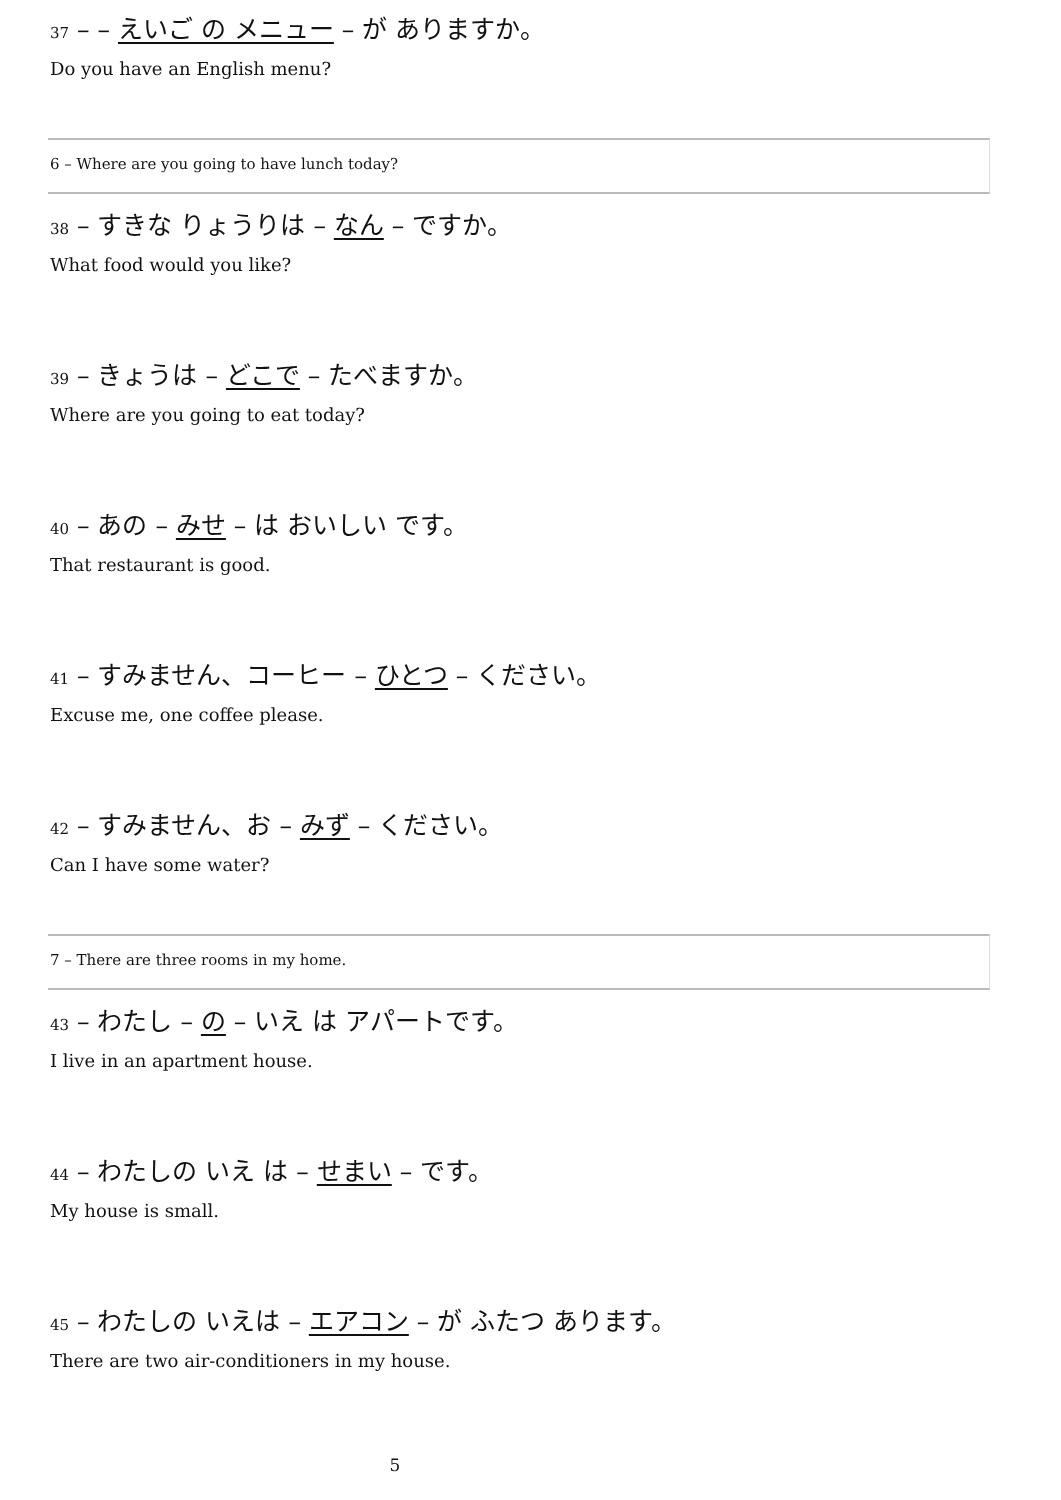37 – – えいご の メニュー – が ありますか。
Do you have an English menu?
6 – Where are you going to have lunch today?
38 – すきな りょうりは – なん – ですか。
What food would you like?
39 – きょうは – どこで – たべますか。
Where are you going to eat today?
40 – あの – みせ – は おいしい です。
That restaurant is good.
41 – すみません、コーヒー – ひとつ – ください。
Excuse me, one coffee please.
42 – すみません、お – みず – ください。
Can I have some water?
7 – There are three rooms in my home.
43 – わたし – の – いえ は アパートです。
I live in an apartment house.
44 – わたしの いえ は – せまい – です。
My house is small.
45 – わたしの いえは – エアコン – が ふたつ あります。
There are two air-conditioners in my house.
5